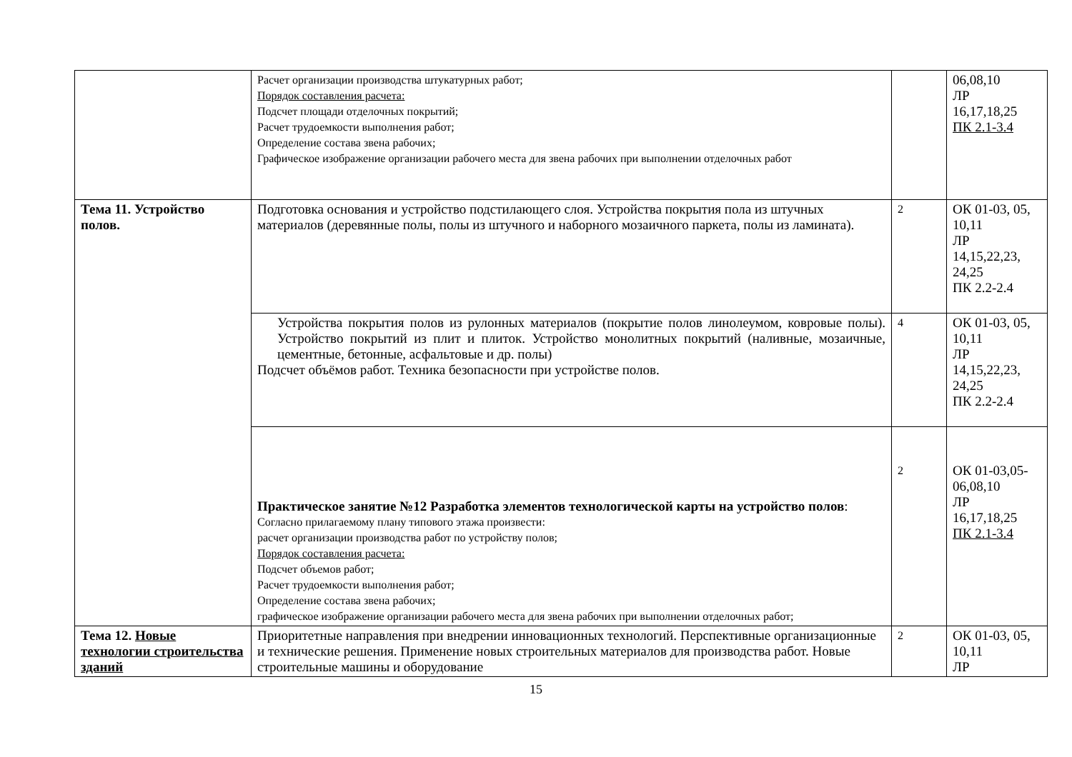| | Расчет организации производства штукатурных работ; Порядок составления расчета: Подсчет площади отделочных покрытий; Расчет трудоемкости выполнения работ; Определение состава звена рабочих; Графическое изображение организации рабочего места для звена рабочих при выполнении отделочных работ | | 06,08,10 ЛР 16,17,18,25 ПК 2.1-3.4 |
| Тема 11. Устройство полов. | Подготовка основания и устройство подстилающего слоя. Устройства покрытия пола из штучных материалов (деревянные полы, полы из штучного и наборного мозаичного паркета, полы из ламината). | 2 | ОК 01-03, 05, 10,11 ЛР 14,15,22,23, 24,25 ПК 2.2-2.4 |
| | Устройства покрытия полов из рулонных материалов (покрытие полов линолеумом, ковровые полы). Устройство покрытий из плит и плиток. Устройство монолитных покрытий (наливные, мозаичные, цементные, бетонные, асфальтовые и др. полы) Подсчет объёмов работ. Техника безопасности при устройстве полов. | 4 | ОК 01-03, 05, 10,11 ЛР 14,15,22,23, 24,25 ПК 2.2-2.4 |
| | Практическое занятие №12 Разработка элементов технологической карты на устройство полов : Согласно прилагаемому плану типового этажа произвести: расчет организации производства работ по устройству полов; Порядок составления расчета: Подсчет объемов работ; Расчет трудоемкости выполнения работ; Определение состава звена рабочих; графическое изображение организации рабочего места для звена рабочих при выполнении отделочных работ; | 2 | ОК 01-03,05-06,08,10 ЛР 16,17,18,25 ПК 2.1-3.4 |
| Тема 12. Новые технологии строительства зданий | Приоритетные направления при внедрении инновационных технологий. Перспективные организационные и технические решения. Применение новых строительных материалов для производства работ. Новые строительные машины и оборудование | 2 | ОК 01-03, 05, 10,11 ЛР |
15